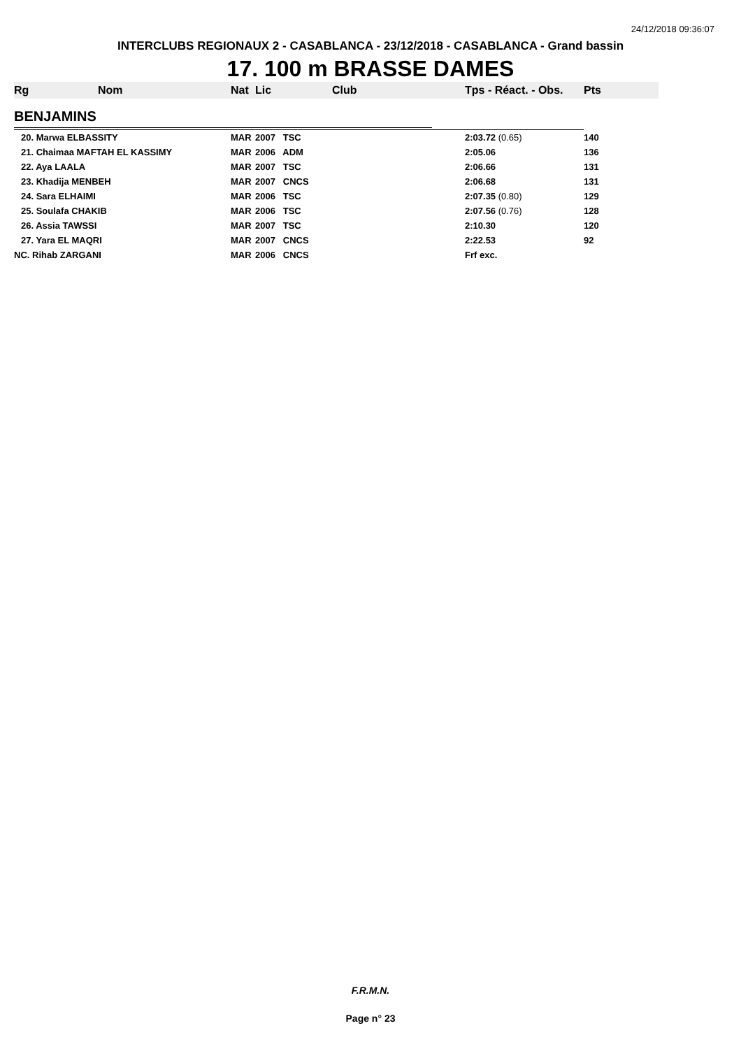24/12/2018 09:36:07
INTERCLUBS REGIONAUX 2 - CASABLANCA - 23/12/2018 - CASABLANCA - Grand bassin
17. 100 m BRASSE DAMES
| Rg | Nom | Nat | Lic | Club | Tps - Réact. - Obs. | Pts |
| --- | --- | --- | --- | --- | --- | --- |
| BENJAMINS | | | | | | |
| 20. Marwa ELBASSITY | | MAR | 2007 TSC | | 2:03.72 (0.65) | 140 |
| 21. Chaimaa MAFTAH EL KASSIMY | | MAR | 2006 ADM | | 2:05.06 | 136 |
| 22. Aya LAALA | | MAR | 2007 TSC | | 2:06.66 | 131 |
| 23. Khadija MENBEH | | MAR | 2007 CNCS | | 2:06.68 | 131 |
| 24. Sara ELHAIMI | | MAR | 2006 TSC | | 2:07.35 (0.80) | 129 |
| 25. Soulafa CHAKIB | | MAR | 2006 TSC | | 2:07.56 (0.76) | 128 |
| 26. Assia TAWSSI | | MAR | 2007 TSC | | 2:10.30 | 120 |
| 27. Yara EL MAQRI | | MAR | 2007 CNCS | | 2:22.53 | 92 |
| NC. Rihab ZARGANI | | MAR | 2006 CNCS | | Frf exc. | |
F.R.M.N.
Page n° 23